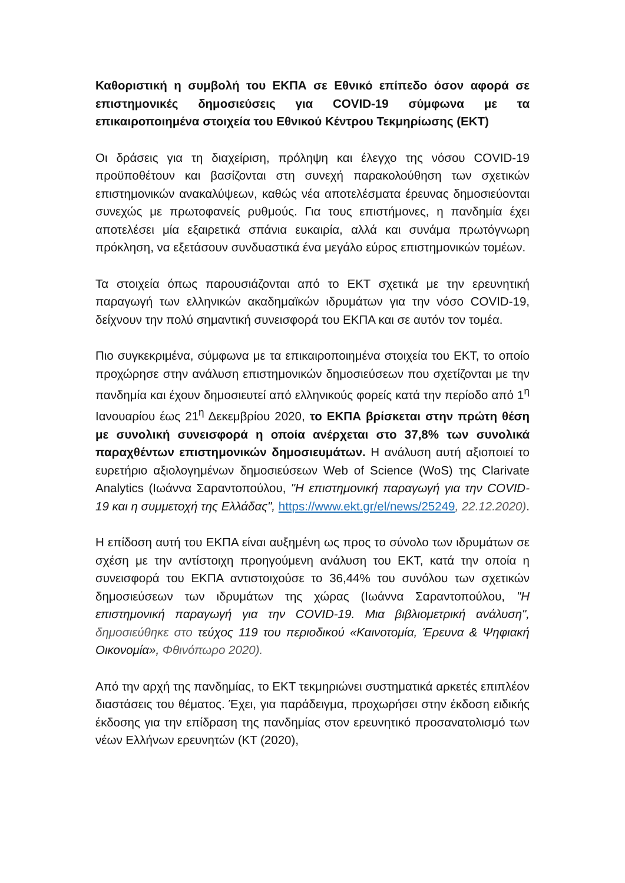Καθοριστική η συμβολή του ΕΚΠΑ σε Εθνικό επίπεδο όσον αφορά σε επιστημονικές δημοσιεύσεις για COVID-19 σύμφωνα με τα επικαιροποιημένα στοιχεία του Εθνικού Κέντρου Τεκμηρίωσης (ΕΚΤ)
Οι δράσεις για τη διαχείριση, πρόληψη και έλεγχο της νόσου COVID-19 προϋποθέτουν και βασίζονται στη συνεχή παρακολούθηση των σχετικών επιστημονικών ανακαλύψεων, καθώς νέα αποτελέσματα έρευνας δημοσιεύονται συνεχώς με πρωτοφανείς ρυθμούς. Για τους επιστήμονες, η πανδημία έχει αποτελέσει μία εξαιρετικά σπάνια ευκαιρία, αλλά και συνάμα πρωτόγνωρη πρόκληση, να εξετάσουν συνδυαστικά ένα μεγάλο εύρος επιστημονικών τομέων.
Τα στοιχεία όπως παρουσιάζονται από το ΕΚΤ σχετικά με την ερευνητική παραγωγή των ελληνικών ακαδημαϊκών ιδρυμάτων για την νόσο COVID-19, δείχνουν την πολύ σημαντική συνεισφορά του ΕΚΠΑ και σε αυτόν τον τομέα.
Πιο συγκεκριμένα, σύμφωνα με τα επικαιροποιημένα στοιχεία του ΕΚΤ, το οποίο προχώρησε στην ανάλυση επιστημονικών δημοσιεύσεων που σχετίζονται με την πανδημία και έχουν δημοσιευτεί από ελληνικούς φορείς κατά την περίοδο από 1<sup>η</sup> Ιανουαρίου έως 21<sup>η</sup> Δεκεμβρίου 2020, το ΕΚΠΑ βρίσκεται στην πρώτη θέση με συνολική συνεισφορά η οποία ανέρχεται στο 37,8% των συνολικά παραχθέντων επιστημονικών δημοσιευμάτων. Η ανάλυση αυτή αξιοποιεί το ευρετήριο αξιολογημένων δημοσιεύσεων Web of Science (WoS) της Clarivate Analytics (Ιωάννα Σαραντοπούλου, "Η επιστημονική παραγωγή για την COVID-19 και η συμμετοχή της Ελλάδας", https://www.ekt.gr/el/news/25249, 22.12.2020).
Η επίδοση αυτή του ΕΚΠΑ είναι αυξημένη ως προς το σύνολο των ιδρυμάτων σε σχέση με την αντίστοιχη προηγούμενη ανάλυση του ΕΚΤ, κατά την οποία η συνεισφορά του ΕΚΠΑ αντιστοιχούσε το 36,44% του συνόλου των σχετικών δημοσιεύσεων των ιδρυμάτων της χώρας (Ιωάννα Σαραντοπούλου, "Η επιστημονική παραγωγή για την COVID-19. Μια βιβλιομετρική ανάλυση", δημοσιεύθηκε στο τεύχος 119 του περιοδικού «Καινοτομία, Έρευνα & Ψηφιακή Οικονομία», Φθινόπωρο 2020).
Από την αρχή της πανδημίας, το ΕΚΤ τεκμηριώνει συστηματικά αρκετές επιπλέον διαστάσεις του θέματος. Έχει, για παράδειγμα, προχωρήσει στην έκδοση ειδικής έκδοσης για την επίδραση της πανδημίας στον ερευνητικό προσανατολισμό των νέων Ελλήνων ερευνητών (ΚΤ (2020),